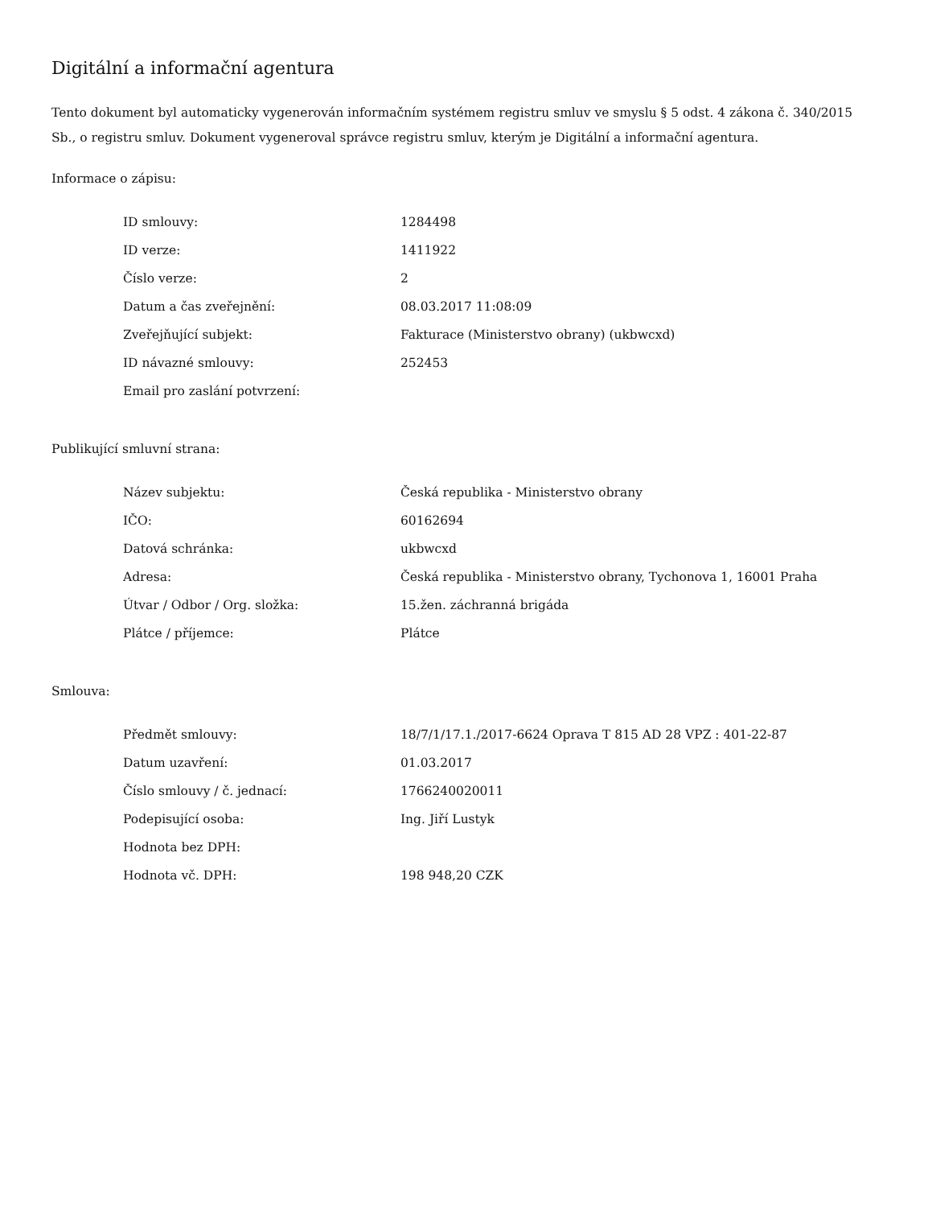Digitální a informační agentura
Tento dokument byl automaticky vygenerován informačním systémem registru smluv ve smyslu § 5 odst. 4 zákona č. 340/2015 Sb., o registru smluv. Dokument vygeneroval správce registru smluv, kterým je Digitální a informační agentura.
Informace o zápisu:
| ID smlouvy: | 1284498 |
| ID verze: | 1411922 |
| Číslo verze: | 2 |
| Datum a čas zveřejnění: | 08.03.2017 11:08:09 |
| Zveřejňující subjekt: | Fakturace (Ministerstvo obrany) (ukbwcxd) |
| ID návazné smlouvy: | 252453 |
| Email pro zaslání potvrzení: | |
Publikující smluvní strana:
| Název subjektu: | Česká republika - Ministerstvo obrany |
| IČO: | 60162694 |
| Datová schránka: | ukbwcxd |
| Adresa: | Česká republika - Ministerstvo obrany, Tychonova 1, 16001 Praha |
| Útvar / Odbor / Org. složka: | 15.žen. záchranná brigáda |
| Plátce / příjemce: | Plátce |
Smlouva:
| Předmět smlouvy: | 18/7/1/17.1./2017-6624 Oprava T 815 AD 28 VPZ : 401-22-87 |
| Datum uzavření: | 01.03.2017 |
| Číslo smlouvy / č. jednací: | 1766240020011 |
| Podepisující osoba: | Ing. Jiří Lustyk |
| Hodnota bez DPH: | |
| Hodnota vč. DPH: | 198 948,20 CZK |